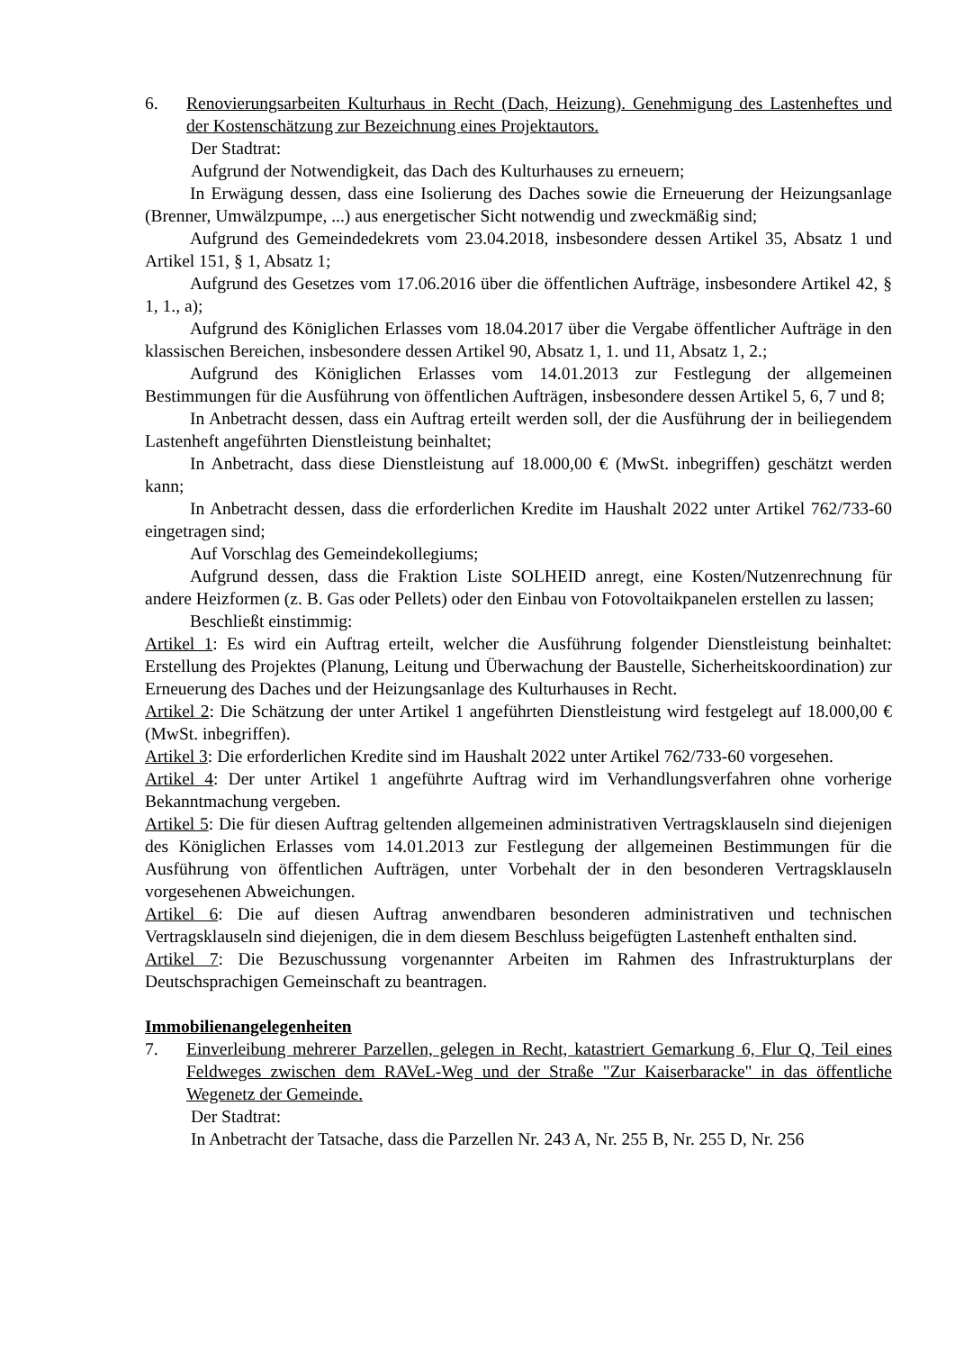6. Renovierungsarbeiten Kulturhaus in Recht (Dach, Heizung). Genehmigung des Lastenheftes und der Kostenschätzung zur Bezeichnung eines Projektautors.
Der Stadtrat:
Aufgrund der Notwendigkeit, das Dach des Kulturhauses zu erneuern;
In Erwägung dessen, dass eine Isolierung des Daches sowie die Erneuerung der Heizungsanlage (Brenner, Umwälzpumpe, ...) aus energetischer Sicht notwendig und zweckmäßig sind;
Aufgrund des Gemeindedekrets vom 23.04.2018, insbesondere dessen Artikel 35, Absatz 1 und Artikel 151, § 1, Absatz 1;
Aufgrund des Gesetzes vom 17.06.2016 über die öffentlichen Aufträge, insbesondere Artikel 42, § 1, 1., a);
Aufgrund des Königlichen Erlasses vom 18.04.2017 über die Vergabe öffentlicher Aufträge in den klassischen Bereichen, insbesondere dessen Artikel 90, Absatz 1, 1. und 11, Absatz 1, 2.;
Aufgrund des Königlichen Erlasses vom 14.01.2013 zur Festlegung der allgemeinen Bestimmungen für die Ausführung von öffentlichen Aufträgen, insbesondere dessen Artikel 5, 6, 7 und 8;
In Anbetracht dessen, dass ein Auftrag erteilt werden soll, der die Ausführung der in beiliegendem Lastenheft angeführten Dienstleistung beinhaltet;
In Anbetracht, dass diese Dienstleistung auf 18.000,00 € (MwSt. inbegriffen) geschätzt werden kann;
In Anbetracht dessen, dass die erforderlichen Kredite im Haushalt 2022 unter Artikel 762/733-60 eingetragen sind;
Auf Vorschlag des Gemeindekollegiums;
Aufgrund dessen, dass die Fraktion Liste SOLHEID anregt, eine Kosten/Nutzenrechnung für andere Heizformen (z. B. Gas oder Pellets) oder den Einbau von Fotovoltaikpanelen erstellen zu lassen;
Beschließt einstimmig:
Artikel 1: Es wird ein Auftrag erteilt, welcher die Ausführung folgender Dienstleistung beinhaltet: Erstellung des Projektes (Planung, Leitung und Überwachung der Baustelle, Sicherheitskoordination) zur Erneuerung des Daches und der Heizungsanlage des Kulturhauses in Recht.
Artikel 2: Die Schätzung der unter Artikel 1 angeführten Dienstleistung wird festgelegt auf 18.000,00 € (MwSt. inbegriffen).
Artikel 3: Die erforderlichen Kredite sind im Haushalt 2022 unter Artikel 762/733-60 vorgesehen.
Artikel 4: Der unter Artikel 1 angeführte Auftrag wird im Verhandlungsverfahren ohne vorherige Bekanntmachung vergeben.
Artikel 5: Die für diesen Auftrag geltenden allgemeinen administrativen Vertragsklauseln sind diejenigen des Königlichen Erlasses vom 14.01.2013 zur Festlegung der allgemeinen Bestimmungen für die Ausführung von öffentlichen Aufträgen, unter Vorbehalt der in den besonderen Vertragsklauseln vorgesehenen Abweichungen.
Artikel 6: Die auf diesen Auftrag anwendbaren besonderen administrativen und technischen Vertragsklauseln sind diejenigen, die in dem diesem Beschluss beigefügten Lastenheft enthalten sind.
Artikel 7: Die Bezuschussung vorgenannter Arbeiten im Rahmen des Infrastrukturplans der Deutschsprachigen Gemeinschaft zu beantragen.
Immobilienangelegenheiten
7. Einverleibung mehrerer Parzellen, gelegen in Recht, katastriert Gemarkung 6, Flur Q, Teil eines Feldweges zwischen dem RAVeL-Weg und der Straße "Zur Kaiserbaracke" in das öffentliche Wegenetz der Gemeinde.
Der Stadtrat:
In Anbetracht der Tatsache, dass die Parzellen Nr. 243 A, Nr. 255 B, Nr. 255 D, Nr. 256